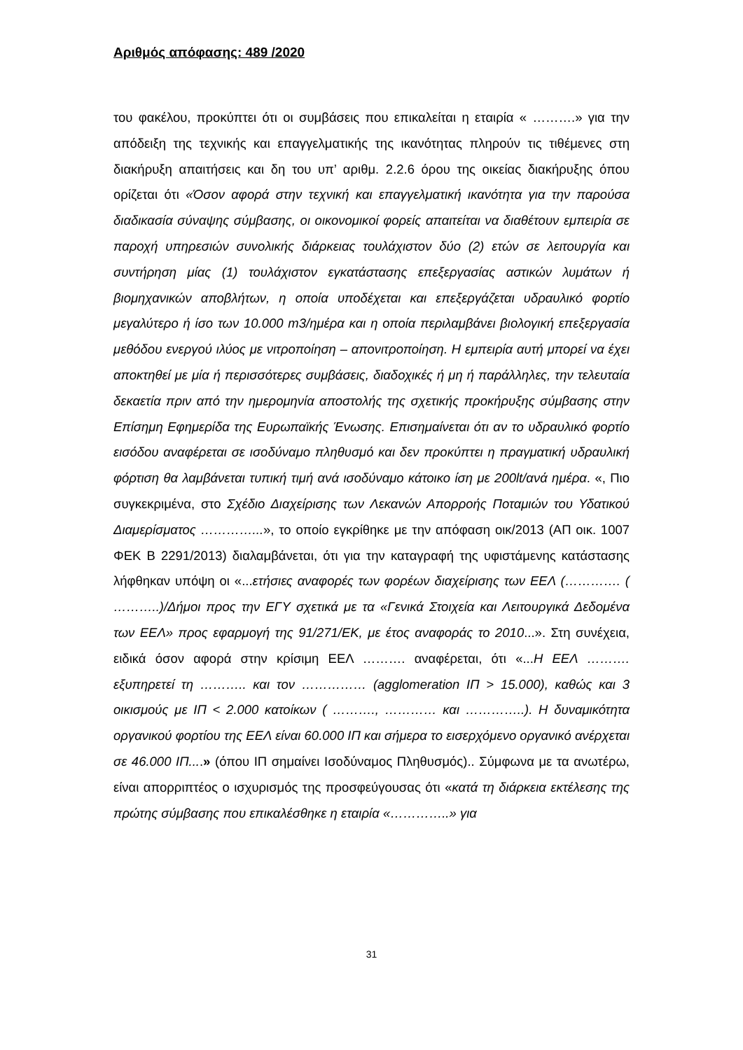Αριθμός απόφασης: 489 /2020
του φακέλου, προκύπτει ότι οι συμβάσεις που επικαλείται η εταιρία « ……….» για την απόδειξη της τεχνικής και επαγγελματικής της ικανότητας πληρούν τις τιθέμενες στη διακήρυξη απαιτήσεις και δη του υπ’ αριθμ. 2.2.6 όρου της οικείας διακήρυξης όπου ορίζεται ότι «Όσον αφορά στην τεχνική και επαγγελματική ικανότητα για την παρούσα διαδικασία σύναψης σύμβασης, οι οικονομικοί φορείς απαιτείται να διαθέτουν εμπειρία σε παροχή υπηρεσιών συνολικής διάρκειας τουλάχιστον δύο (2) ετών σε λειτουργία και συντήρηση μίας (1) τουλάχιστον εγκατάστασης επεξεργασίας αστικών λυμάτων ή βιομηχανικών αποβλήτων, η οποία υποδέχεται και επεξεργάζεται υδραυλικό φορτίο μεγαλύτερο ή ίσο των 10.000 m3/ημέρα και η οποία περιλαμβάνει βιολογική επεξεργασία μεθόδου ενεργού ιλύος με νιτροποίηση – απονιτροποίηση. Η εμπειρία αυτή μπορεί να έχει αποκτηθεί με μία ή περισσότερες συμβάσεις, διαδοχικές ή μη ή παράλληλες, την τελευταία δεκαετία πριν από την ημερομηνία αποστολής της σχετικής προκήρυξης σύμβασης στην Επίσημη Εφημερίδα της Ευρωπαϊκής Ένωσης. Επισημαίνεται ότι αν το υδραυλικό φορτίο εισόδου αναφέρεται σε ισοδύναμο πληθυσμό και δεν προκύπτει η πραγματική υδραυλική φόρτιση θα λαμβάνεται τυπική τιμή ανά ισοδύναμο κάτοικο ίση με 200lt/ανά ημέρα. «, Πιο συγκεκριμένα, στο Σχέδιο Διαχείρισης των Λεκανών Απορροής Ποταμιών του Υδατικού Διαμερίσματος …………...», το οποίο εγκρίθηκε με την απόφαση οικ/2013 (ΑΠ οικ. 1007 ΦΕΚ Β 2291/2013) διαλαμβάνεται, ότι για την καταγραφή της υφιστάμενης κατάστασης λήφθηκαν υπόψη οι «...ετήσιες αναφορές των φορέων διαχείρισης των ΕΕΛ (…………. ( ………..)/Δήμοι προς την ΕΓΥ σχετικά με τα «Γενικά Στοιχεία και Λειτουργικά Δεδομένα των ΕΕΛ» προς εφαρμογή της 91/271/ΕΚ, με έτος αναφοράς το 2010...». Στη συνέχεια, ειδικά όσον αφορά στην κρίσιμη ΕΕΛ ………. αναφέρεται, ότι «...Η ΕΕΛ ………. εξυπηρετεί τη ……….. και τον …………… (agglomeration ΙΠ > 15.000), καθώς και 3 οικισμούς με ΙΠ < 2.000 κατοίκων ( ………., ………… και …………..). Η δυναμικότητα οργανικού φορτίου της ΕΕΛ είναι 60.000 ΙΠ και σήμερα το εισερχόμενο οργανικό ανέρχεται σε 46.000 ΙΠ....» (όπου ΙΠ σημαίνει Ισοδύναμος Πληθυσμός).. Σύμφωνα με τα ανωτέρω, είναι απορριπτέος ο ισχυρισμός της προσφεύγουσας ότι «κατά τη διάρκεια εκτέλεσης της πρώτης σύμβασης που επικαλέσθηκε η εταιρία «…………..» για
31